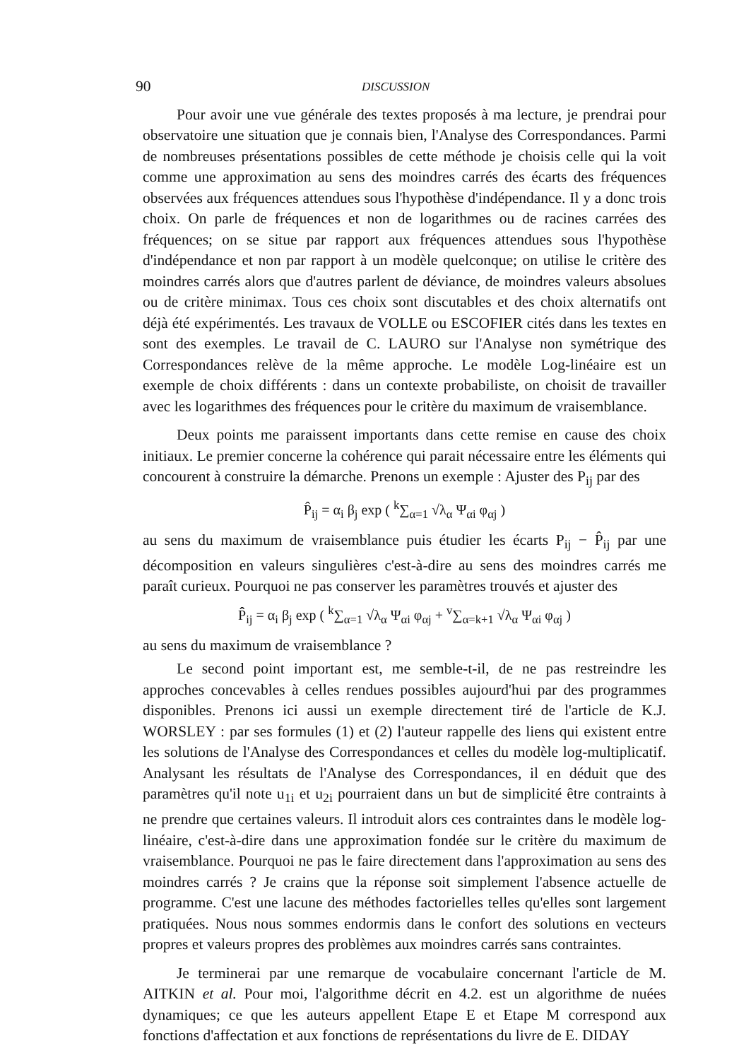90 DISCUSSION
Pour avoir une vue générale des textes proposés à ma lecture, je prendrai pour observatoire une situation que je connais bien, l'Analyse des Correspondances. Parmi de nombreuses présentations possibles de cette méthode je choisis celle qui la voit comme une approximation au sens des moindres carrés des écarts des fréquences observées aux fréquences attendues sous l'hypothèse d'indépendance. Il y a donc trois choix. On parle de fréquences et non de logarithmes ou de racines carrées des fréquences; on se situe par rapport aux fréquences attendues sous l'hypothèse d'indépendance et non par rapport à un modèle quelconque; on utilise le critère des moindres carrés alors que d'autres parlent de déviance, de moindres valeurs absolues ou de critère minimax. Tous ces choix sont discutables et des choix alternatifs ont déjà été expérimentés. Les travaux de VOLLE ou ESCOFIER cités dans les textes en sont des exemples. Le travail de C. LAURO sur l'Analyse non symétrique des Correspondances relève de la même approche. Le modèle Log-linéaire est un exemple de choix différents : dans un contexte probabiliste, on choisit de travailler avec les logarithmes des fréquences pour le critère du maximum de vraisemblance.
Deux points me paraissent importants dans cette remise en cause des choix initiaux. Le premier concerne la cohérence qui parait nécessaire entre les éléments qui concourent à construire la démarche. Prenons un exemple : Ajuster des P<sub>ij</sub> par des
P̂<sub>ij</sub> = α<sub>i</sub> β<sub>j</sub> exp ( <sup>k</sup>∑<sub>α=1</sub> √λ<sub>α</sub> Ψ<sub>αi</sub> φ<sub>αj</sub> )
au sens du maximum de vraisemblance puis étudier les écarts P<sub>ij</sub> − P̂<sub>ij</sub> par une décomposition en valeurs singulières c'est-à-dire au sens des moindres carrés me paraît curieux. Pourquoi ne pas conserver les paramètres trouvés et ajuster des
P̂̂<sub>ij</sub> = α<sub>i</sub> β<sub>j</sub> exp ( <sup>k</sup>∑<sub>α=1</sub> √λ<sub>α</sub> Ψ<sub>αi</sub> φ<sub>αj</sub> + <sup>v</sup>∑<sub>α=k+1</sub> √λ<sub>α</sub> Ψ<sub>αi</sub> φ<sub>αj</sub> )
au sens du maximum de vraisemblance ?
Le second point important est, me semble-t-il, de ne pas restreindre les approches concevables à celles rendues possibles aujourd'hui par des programmes disponibles. Prenons ici aussi un exemple directement tiré de l'article de K.J. WORSLEY : par ses formules (1) et (2) l'auteur rappelle des liens qui existent entre les solutions de l'Analyse des Correspondances et celles du modèle log-multiplicatif. Analysant les résultats de l'Analyse des Correspondances, il en déduit que des paramètres qu'il note u<sub>1i</sub> et u<sub>2i</sub> pourraient dans un but de simplicité être contraints à ne prendre que certaines valeurs. Il introduit alors ces contraintes dans le modèle log-linéaire, c'est-à-dire dans une approximation fondée sur le critère du maximum de vraisemblance. Pourquoi ne pas le faire directement dans l'approximation au sens des moindres carrés ? Je crains que la réponse soit simplement l'absence actuelle de programme. C'est une lacune des méthodes factorielles telles qu'elles sont largement pratiquées. Nous nous sommes endormis dans le confort des solutions en vecteurs propres et valeurs propres des problèmes aux moindres carrés sans contraintes.
Je terminerai par une remarque de vocabulaire concernant l'article de M. AITKIN et al. Pour moi, l'algorithme décrit en 4.2. est un algorithme de nuées dynamiques; ce que les auteurs appellent Etape E et Etape M correspond aux fonctions d'affectation et aux fonctions de représentations du livre de E. DIDAY